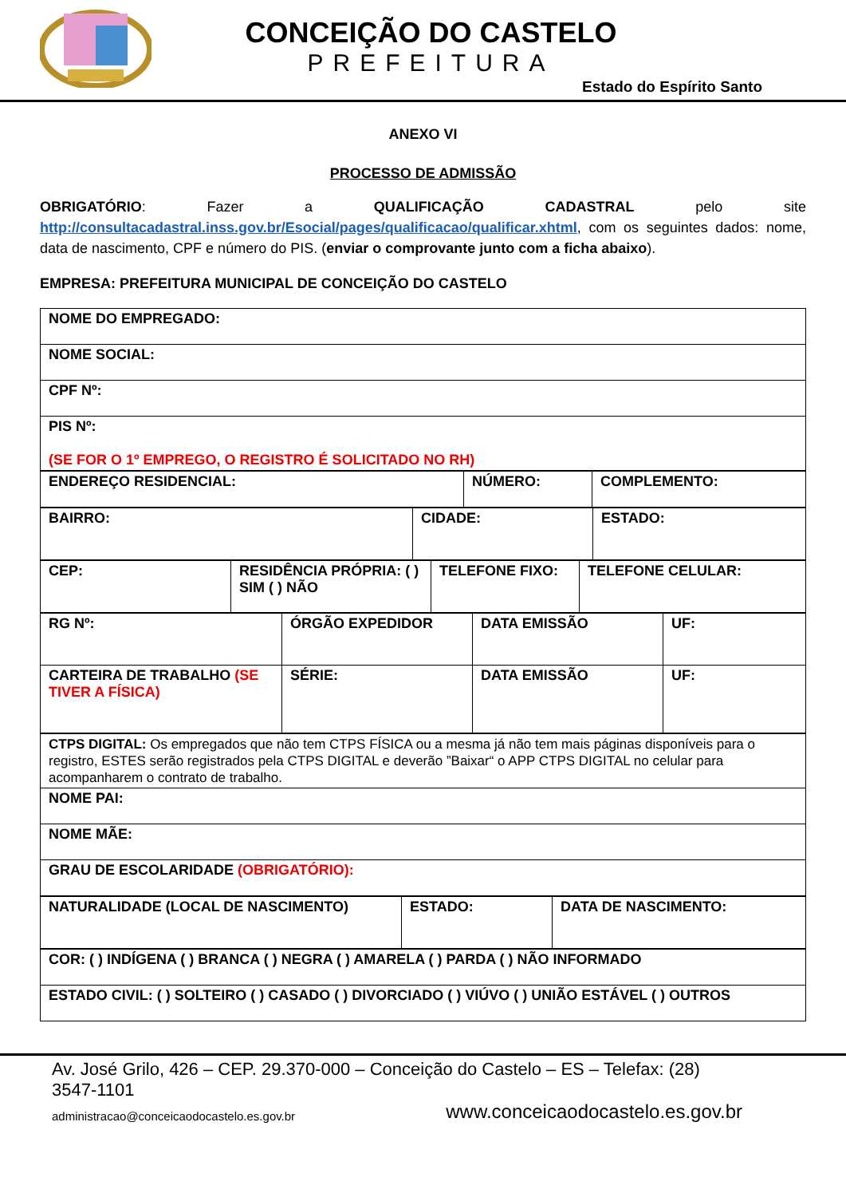CONCEIÇÃO DO CASTELO
PREFEITURA
Estado do Espírito Santo
ANEXO VI
PROCESSO DE ADMISSÃO
OBRIGATÓRIO: Fazer a QUALIFICAÇÃO CADASTRAL pelo site http://consultacadastral.inss.gov.br/Esocial/pages/qualificacao/qualificar.xhtml, com os seguintes dados: nome, data de nascimento, CPF e número do PIS. (enviar o comprovante junto com a ficha abaixo).
EMPRESA: PREFEITURA MUNICIPAL DE CONCEIÇÃO DO CASTELO
| NOME DO EMPREGADO: |
| NOME SOCIAL: |
| CPF Nº: |
| PIS Nº: (SE FOR O 1º EMPREGO, O REGISTRO É SOLICITADO NO RH) |
| ENDEREÇO RESIDENCIAL: | NÚMERO: | COMPLEMENTO: |
| BAIRRO: | CIDADE: | ESTADO: |
| CEP: | RESIDÊNCIA PRÓPRIA: ( ) SIM ( ) NÃO | TELEFONE FIXO: | TELEFONE CELULAR: |
| RG Nº: | ÓRGÃO EXPEDIDOR | DATA EMISSÃO | UF: |
| CARTEIRA DE TRABALHO (SE TIVER A FÍSICA) | SÉRIE: | DATA EMISSÃO | UF: |
| CTPS DIGITAL: Os empregados que não tem CTPS FÍSICA ou a mesma já não tem mais páginas disponíveis para o registro, ESTES serão registrados pela CTPS DIGITAL e deverão ”Baixar“ o APP CTPS DIGITAL no celular para acompanharem o contrato de trabalho. |
| NOME PAI: |
| NOME MÃE: |
| GRAU DE ESCOLARIDADE (OBRIGATÓRIO): |
| NATURALIDADE (LOCAL DE NASCIMENTO) | ESTADO: | DATA DE NASCIMENTO: |
| COR: ( ) INDÍGENA ( ) BRANCA ( ) NEGRA ( ) AMARELA ( ) PARDA ( ) NÃO INFORMADO |
| ESTADO CIVIL: ( ) SOLTEIRO ( ) CASADO ( ) DIVORCIADO ( ) VIÚVO ( ) UNIÃO ESTÁVEL ( ) OUTROS |
Av. José Grilo, 426 – CEP. 29.370-000 – Conceição do Castelo – ES – Telefax: (28) 3547-1101
administracao@conceicaodocastelo.es.gov.br www.conceicaodocastelo.es.gov.br